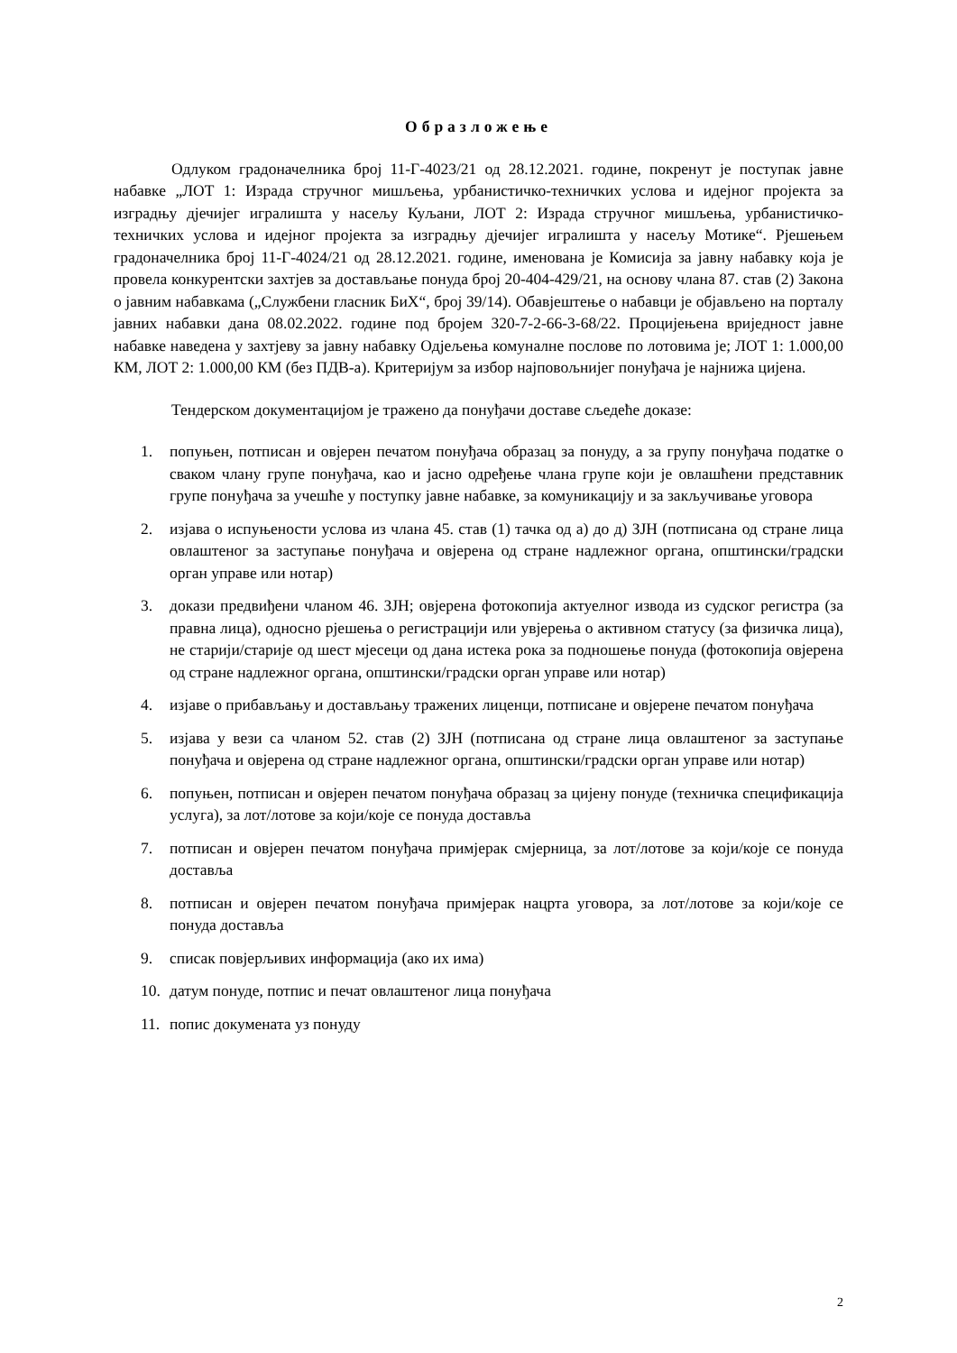Образложење
Одлуком градоначелника број 11-Г-4023/21 од 28.12.2021. године, покренут је поступак јавне набавке „ЛОТ 1: Израда стручног мишљења, урбанистичко-техничких услова и идејног пројекта за изградњу дјечијег игралишта у насељу Куљани, ЛОТ 2: Израда стручног мишљења, урбанистичко-техничких услова и идејног пројекта за изградњу дјечијег игралишта у насељу Мотике“. Рјешењем градоначелника број 11-Г-4024/21 од 28.12.2021. године, именована је Комисија за јавну набавку која је провела конкурентски захтјев за достављање понуда број 20-404-429/21, на основу члана 87. став (2) Закона о јавним набавкама („Службени гласник БиХ“, број 39/14). Обавјештење о набавци је објављено на порталу јавних набавки дана 08.02.2022. године под бројем 320-7-2-66-3-68/22. Процијењена вриједност јавне набавке наведена у захтјеву за јавну набавку Одјељења комуналне послове по лотовима је; ЛОТ 1: 1.000,00 КМ, ЛОТ 2: 1.000,00 КМ (без ПДВ-а). Критеријум за избор најповољнијег понуђача је најнижа цијена.
Тендерском документацијом је тражено да понуђачи доставе сљедеће доказе:
1. попуњен, потписан и овјерен печатом понуђача образац за понуду, а за групу понуђача податке о сваком члану групе понуђача, као и јасно одређење члана групе који је овлашћени представник групе понуђача за учешће у поступку јавне набавке, за комуникацију и за закључивање уговора
2. изјава о испуњености услова из члана 45. став (1) тачка од а) до д) ЗЈН (потписана од стране лица овлаштеног за заступање понуђача и овјерена од стране надлежног органа, општински/градски орган управе или нотар)
3. докази предвиђени чланом 46. ЗЈН; овјерена фотокопија актуелног извода из судског регистра (за правна лица), односно рјешења о регистрацији или увјерења о активном статусу (за физичка лица), не старији/старије од шест мјесеци од дана истека рока за подношење понуда (фотокопија овјерена од стране надлежног органа, општински/градски орган управе или нотар)
4. изјаве о прибављању и достављању тражених лиценци, потписане и овјерене печатом понуђача
5. изјава у вези са чланом 52. став (2) ЗЈН (потписана од стране лица овлаштеног за заступање понуђача и овјерена од стране надлежног органа, општински/градски орган управе или нотар)
6. попуњен, потписан и овјерен печатом понуђача образац за цијену понуде (техничка спецификација услуга), за лот/лотове за који/које се понуда доставља
7. потписан и овјерен печатом понуђача примјерак смјерница, за лот/лотове за који/које се понуда доставља
8. потписан и овјерен печатом понуђача примјерак нацрта уговора, за лот/лотове за који/које се понуда доставља
9. списак повјерљивих информација (ако их има)
10. датум понуде, потпис и печат овлаштеног лица понуђача
11. попис докумената уз понуду
2